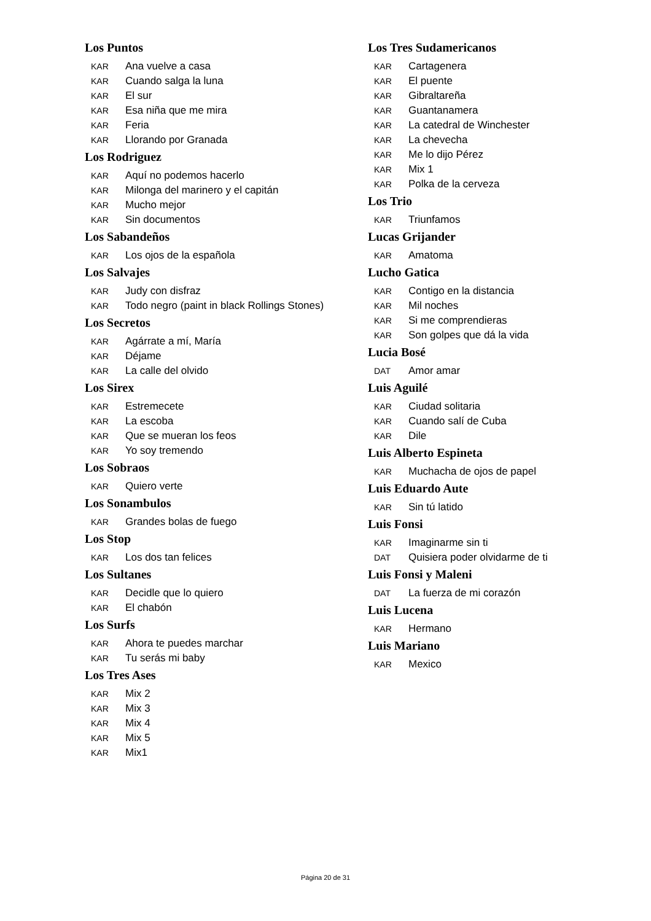Los Puntos
KAR Ana vuelve a casa
KAR Cuando salga la luna
KAR El sur
KAR Esa niña que me mira
KAR Feria
KAR Llorando por Granada
Los Rodriguez
KAR Aquí no podemos hacerlo
KAR Milonga del marinero y el capitán
KAR Mucho mejor
KAR Sin documentos
Los Sabandeños
KAR Los ojos de la española
Los Salvajes
KAR Judy con disfraz
KAR Todo negro (paint in black Rollings Stones)
Los Secretos
KAR Agárrate a mí, María
KAR Déjame
KAR La calle del olvido
Los Sirex
KAR Estremecete
KAR La escoba
KAR Que se mueran los feos
KAR Yo soy tremendo
Los Sobraos
KAR Quiero verte
Los Sonambulos
KAR Grandes bolas de fuego
Los Stop
KAR Los dos tan felices
Los Sultanes
KAR Decidle que lo quiero
KAR El chabón
Los Surfs
KAR Ahora te puedes marchar
KAR Tu serás mi baby
Los Tres Ases
KAR Mix 2
KAR Mix 3
KAR Mix 4
KAR Mix 5
KAR Mix1
Los Tres Sudamericanos
KAR Cartagenera
KAR El puente
KAR Gibraltareña
KAR Guantanamera
KAR La catedral de Winchester
KAR La chevecha
KAR Me lo dijo Pérez
KAR Mix 1
KAR Polka de la cerveza
Los Trio
KAR Triunfamos
Lucas Grijander
KAR Amatoma
Lucho Gatica
KAR Contigo en la distancia
KAR Mil noches
KAR Si me comprendieras
KAR Son golpes que dá la vida
Lucia Bosé
DAT Amor amar
Luis Aguilé
KAR Ciudad solitaria
KAR Cuando salí de Cuba
KAR Dile
Luis Alberto Espineta
KAR Muchacha de ojos de papel
Luis Eduardo Aute
KAR Sin tú latido
Luis Fonsi
KAR Imaginarme sin ti
DAT Quisiera poder olvidarme de ti
Luis Fonsi y Maleni
DAT La fuerza de mi corazón
Luis Lucena
KAR Hermano
Luis Mariano
KAR Mexico
Página 20 de 31